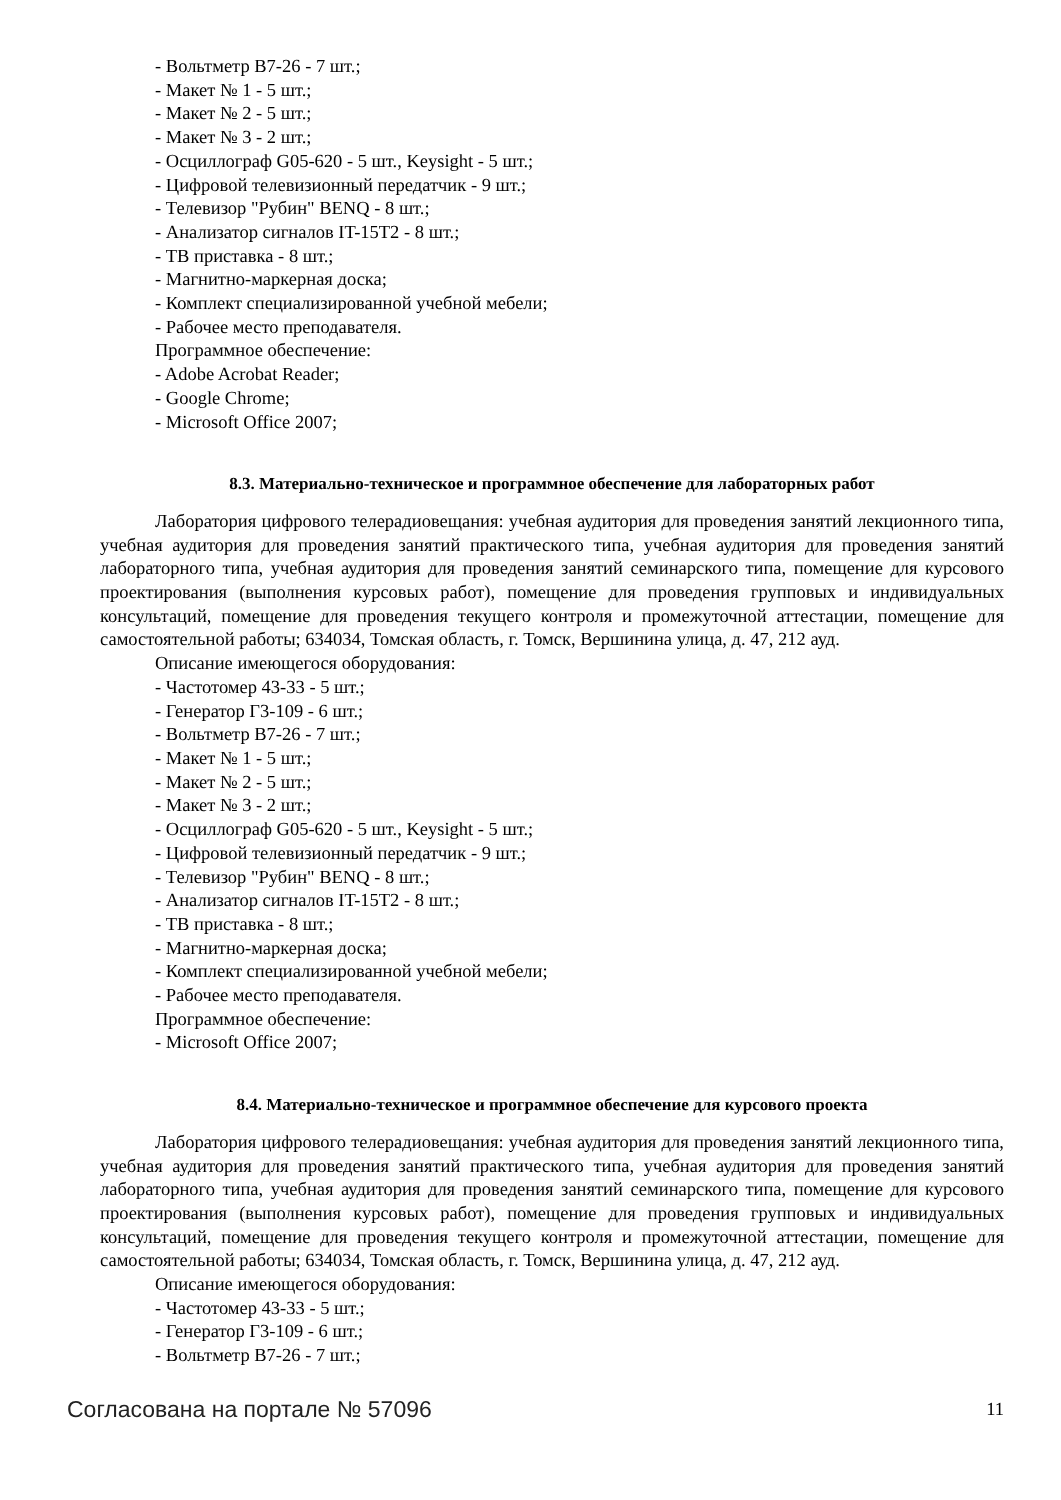- Вольтметр В7-26 - 7 шт.;
- Макет № 1 - 5 шт.;
- Макет № 2 - 5 шт.;
- Макет № 3 - 2 шт.;
- Осциллограф G05-620 - 5 шт., Keysight - 5 шт.;
- Цифровой телевизионный передатчик - 9 шт.;
- Телевизор "Рубин" BENQ - 8 шт.;
- Анализатор сигналов IT-15T2 - 8 шт.;
- ТВ приставка - 8 шт.;
- Магнитно-маркерная доска;
- Комплект специализированной учебной мебели;
- Рабочее место преподавателя.
Программное обеспечение:
- Adobe Acrobat Reader;
- Google Chrome;
- Microsoft Office 2007;
8.3. Материально-техническое и программное обеспечение для лабораторных работ
Лаборатория цифрового телерадиовещания: учебная аудитория для проведения занятий лекционного типа, учебная аудитория для проведения занятий практического типа, учебная аудитория для проведения занятий лабораторного типа, учебная аудитория для проведения занятий семинарского типа, помещение для курсового проектирования (выполнения курсовых работ), помещение для проведения групповых и индивидуальных консультаций, помещение для проведения текущего контроля и промежуточной аттестации, помещение для самостоятельной работы; 634034, Томская область, г. Томск, Вершинина улица, д. 47, 212 ауд.
Описание имеющегося оборудования:
- Частотомер 43-33 - 5 шт.;
- Генератор Г3-109 - 6 шт.;
- Вольтметр В7-26 - 7 шт.;
- Макет № 1 - 5 шт.;
- Макет № 2 - 5 шт.;
- Макет № 3 - 2 шт.;
- Осциллограф G05-620 - 5 шт., Keysight - 5 шт.;
- Цифровой телевизионный передатчик - 9 шт.;
- Телевизор "Рубин" BENQ - 8 шт.;
- Анализатор сигналов IT-15T2 - 8 шт.;
- ТВ приставка - 8 шт.;
- Магнитно-маркерная доска;
- Комплект специализированной учебной мебели;
- Рабочее место преподавателя.
Программное обеспечение:
- Microsoft Office 2007;
8.4. Материально-техническое и программное обеспечение для курсового проекта
Лаборатория цифрового телерадиовещания: учебная аудитория для проведения занятий лекционного типа, учебная аудитория для проведения занятий практического типа, учебная аудитория для проведения занятий лабораторного типа, учебная аудитория для проведения занятий семинарского типа, помещение для курсового проектирования (выполнения курсовых работ), помещение для проведения групповых и индивидуальных консультаций, помещение для проведения текущего контроля и промежуточной аттестации, помещение для самостоятельной работы; 634034, Томская область, г. Томск, Вершинина улица, д. 47, 212 ауд.
Описание имеющегося оборудования:
- Частотомер 43-33 - 5 шт.;
- Генератор Г3-109 - 6 шт.;
- Вольтметр В7-26 - 7 шт.;
Согласована на портале № 57096 11